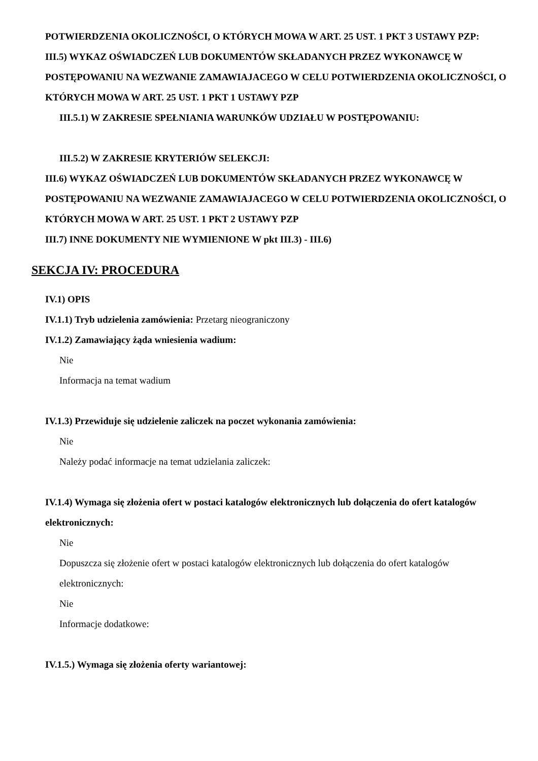POTWIERDZENIA OKOLICZNOŚCI, O KTÓRYCH MOWA W ART. 25 UST. 1 PKT 3 USTAWY PZP:
III.5) WYKAZ OŚWIADCZEŃ LUB DOKUMENTÓW SKŁADANYCH PRZEZ WYKONAWCĘ W POSTĘPOWANIU NA WEZWANIE ZAMAWIAJACEGO W CELU POTWIERDZENIA OKOLICZNOŚCI, O KTÓRYCH MOWA W ART. 25 UST. 1 PKT 1 USTAWY PZP
III.5.1) W ZAKRESIE SPEŁNIANIA WARUNKÓW UDZIAŁU W POSTĘPOWANIU:
III.5.2) W ZAKRESIE KRYTERIÓW SELEKCJI:
III.6) WYKAZ OŚWIADCZEŃ LUB DOKUMENTÓW SKŁADANYCH PRZEZ WYKONAWCĘ W POSTĘPOWANIU NA WEZWANIE ZAMAWIAJACEGO W CELU POTWIERDZENIA OKOLICZNOŚCI, O KTÓRYCH MOWA W ART. 25 UST. 1 PKT 2 USTAWY PZP
III.7) INNE DOKUMENTY NIE WYMIENIONE W pkt III.3) - III.6)
SEKCJA IV: PROCEDURA
IV.1) OPIS
IV.1.1) Tryb udzielenia zamówienia: Przetarg nieograniczony
IV.1.2) Zamawiający żąda wniesienia wadium:
Nie
Informacja na temat wadium
IV.1.3) Przewiduje się udzielenie zaliczek na poczet wykonania zamówienia:
Nie
Należy podać informacje na temat udzielania zaliczek:
IV.1.4) Wymaga się złożenia ofert w postaci katalogów elektronicznych lub dołączenia do ofert katalogów elektronicznych:
Nie
Dopuszcza się złożenie ofert w postaci katalogów elektronicznych lub dołączenia do ofert katalogów elektronicznych:
Nie
Informacje dodatkowe:
IV.1.5.) Wymaga się złożenia oferty wariantowej: